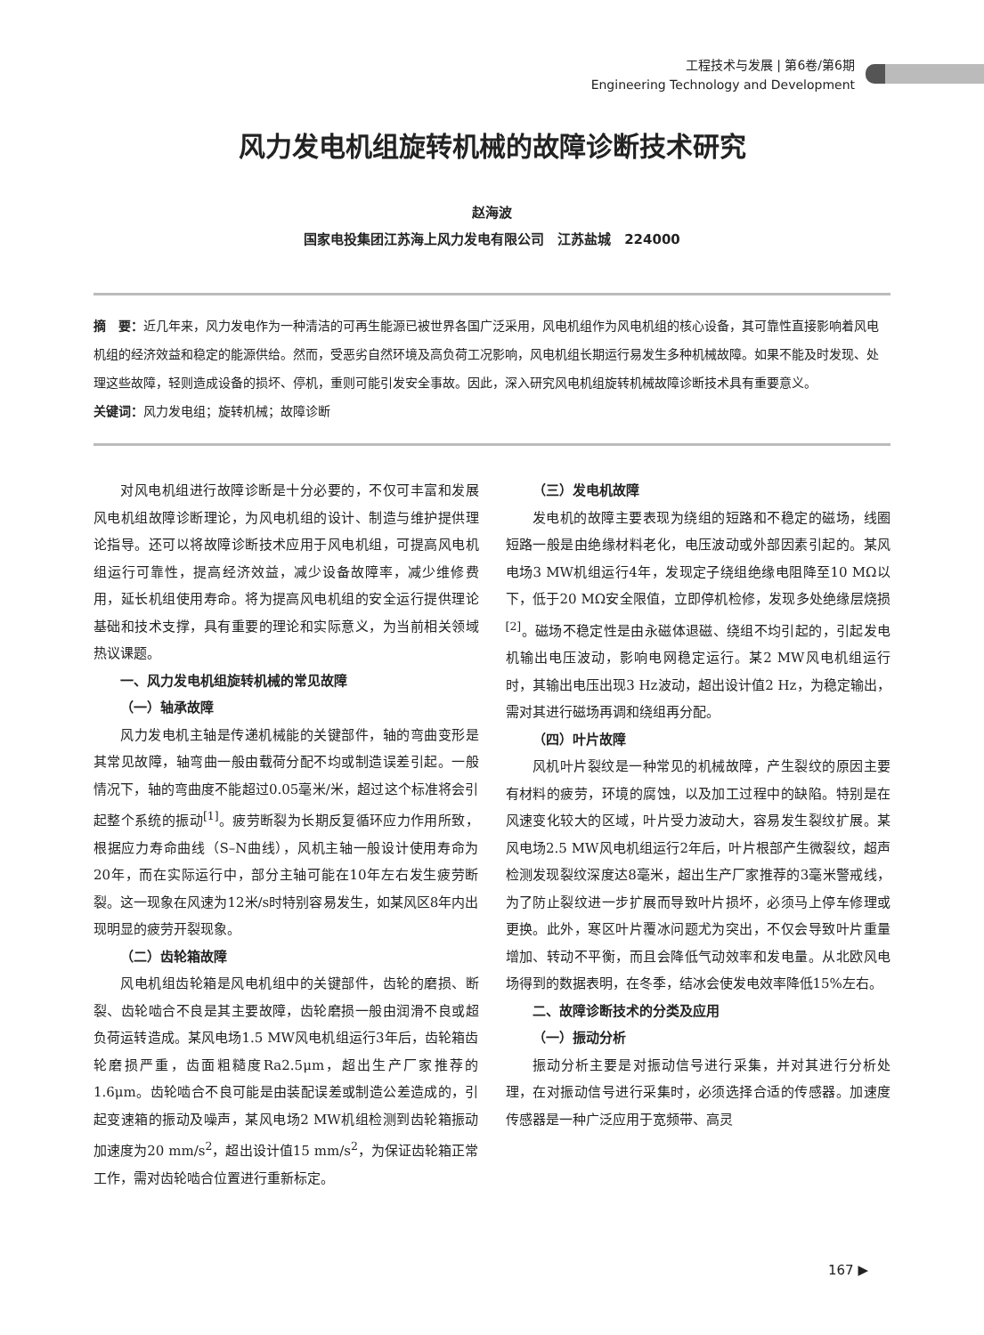工程技术与发展 | 第6卷/第6期
Engineering Technology and Development
风力发电机组旋转机械的故障诊断技术研究
赵海波
国家电投集团江苏海上风力发电有限公司　江苏盐城　224000
摘　要：近几年来，风力发电作为一种清洁的可再生能源已被世界各国广泛采用，风电机组作为风电机组的核心设备，其可靠性直接影响着风电机组的经济效益和稳定的能源供给。然而，受恶劣自然环境及高负荷工况影响，风电机组长期运行易发生多种机械故障。如果不能及时发现、处理这些故障，轻则造成设备的损坏、停机，重则可能引发安全事故。因此，深入研究风电机组旋转机械故障诊断技术具有重要意义。
关键词：风力发电组；旋转机械；故障诊断
对风电机组进行故障诊断是十分必要的，不仅可丰富和发展风电机组故障诊断理论，为风电机组的设计、制造与维护提供理论指导。还可以将故障诊断技术应用于风电机组，可提高风电机组运行可靠性，提高经济效益，减少设备故障率，减少维修费用，延长机组使用寿命。将为提高风电机组的安全运行提供理论基础和技术支撑，具有重要的理论和实际意义，为当前相关领域热议课题。
一、风力发电机组旋转机械的常见故障
（一）轴承故障
风力发电机主轴是传递机械能的关键部件，轴的弯曲变形是其常见故障，轴弯曲一般由载荷分配不均或制造误差引起。一般情况下，轴的弯曲度不能超过0.05毫米/米，超过这个标准将会引起整个系统的振动<sup>[1]</sup>。疲劳断裂为长期反复循环应力作用所致，根据应力寿命曲线（S–N曲线），风机主轴一般设计使用寿命为20年，而在实际运行中，部分主轴可能在10年左右发生疲劳断裂。这一现象在风速为12米/s时特别容易发生，如某风区8年内出现明显的疲劳开裂现象。
（二）齿轮箱故障
风电机组齿轮箱是风电机组中的关键部件，齿轮的磨损、断裂、齿轮啮合不良是其主要故障，齿轮磨损一般由润滑不良或超负荷运转造成。某风电场1.5 MW风电机组运行3年后，齿轮箱齿轮磨损严重，齿面粗糙度Ra2.5μm，超出生产厂家推荐的1.6μm。齿轮啮合不良可能是由装配误差或制造公差造成的，引起变速箱的振动及噪声，某风电场2 MW机组检测到齿轮箱振动加速度为20 mm/s<sup>2</sup>，超出设计值15 mm/s<sup>2</sup>，为保证齿轮箱正常工作，需对齿轮啮合位置进行重新标定。
（三）发电机故障
发电机的故障主要表现为绕组的短路和不稳定的磁场，线圈短路一般是由绝缘材料老化，电压波动或外部因素引起的。某风电场3 MW机组运行4年，发现定子绕组绝缘电阻降至10 MΩ以下，低于20 MΩ安全限值，立即停机检修，发现多处绝缘层烧损<sup>[2]</sup>。磁场不稳定性是由永磁体退磁、绕组不均引起的，引起发电机输出电压波动，影响电网稳定运行。某2 MW风电机组运行时，其输出电压出现3 Hz波动，超出设计值2 Hz，为稳定输出，需对其进行磁场再调和绕组再分配。
（四）叶片故障
风机叶片裂纹是一种常见的机械故障，产生裂纹的原因主要有材料的疲劳，环境的腐蚀，以及加工过程中的缺陷。特别是在风速变化较大的区域，叶片受力波动大，容易发生裂纹扩展。某风电场2.5 MW风电机组运行2年后，叶片根部产生微裂纹，超声检测发现裂纹深度达8毫米，超出生产厂家推荐的3毫米警戒线，为了防止裂纹进一步扩展而导致叶片损坏，必须马上停车修理或更换。此外，寒区叶片覆冰问题尤为突出，不仅会导致叶片重量增加、转动不平衡，而且会降低气动效率和发电量。从北欧风电场得到的数据表明，在冬季，结冰会使发电效率降低15%左右。
二、故障诊断技术的分类及应用
（一）振动分析
振动分析主要是对振动信号进行采集，并对其进行分析处理，在对振动信号进行采集时，必须选择合适的传感器。加速度传感器是一种广泛应用于宽频带、高灵
167 ▶